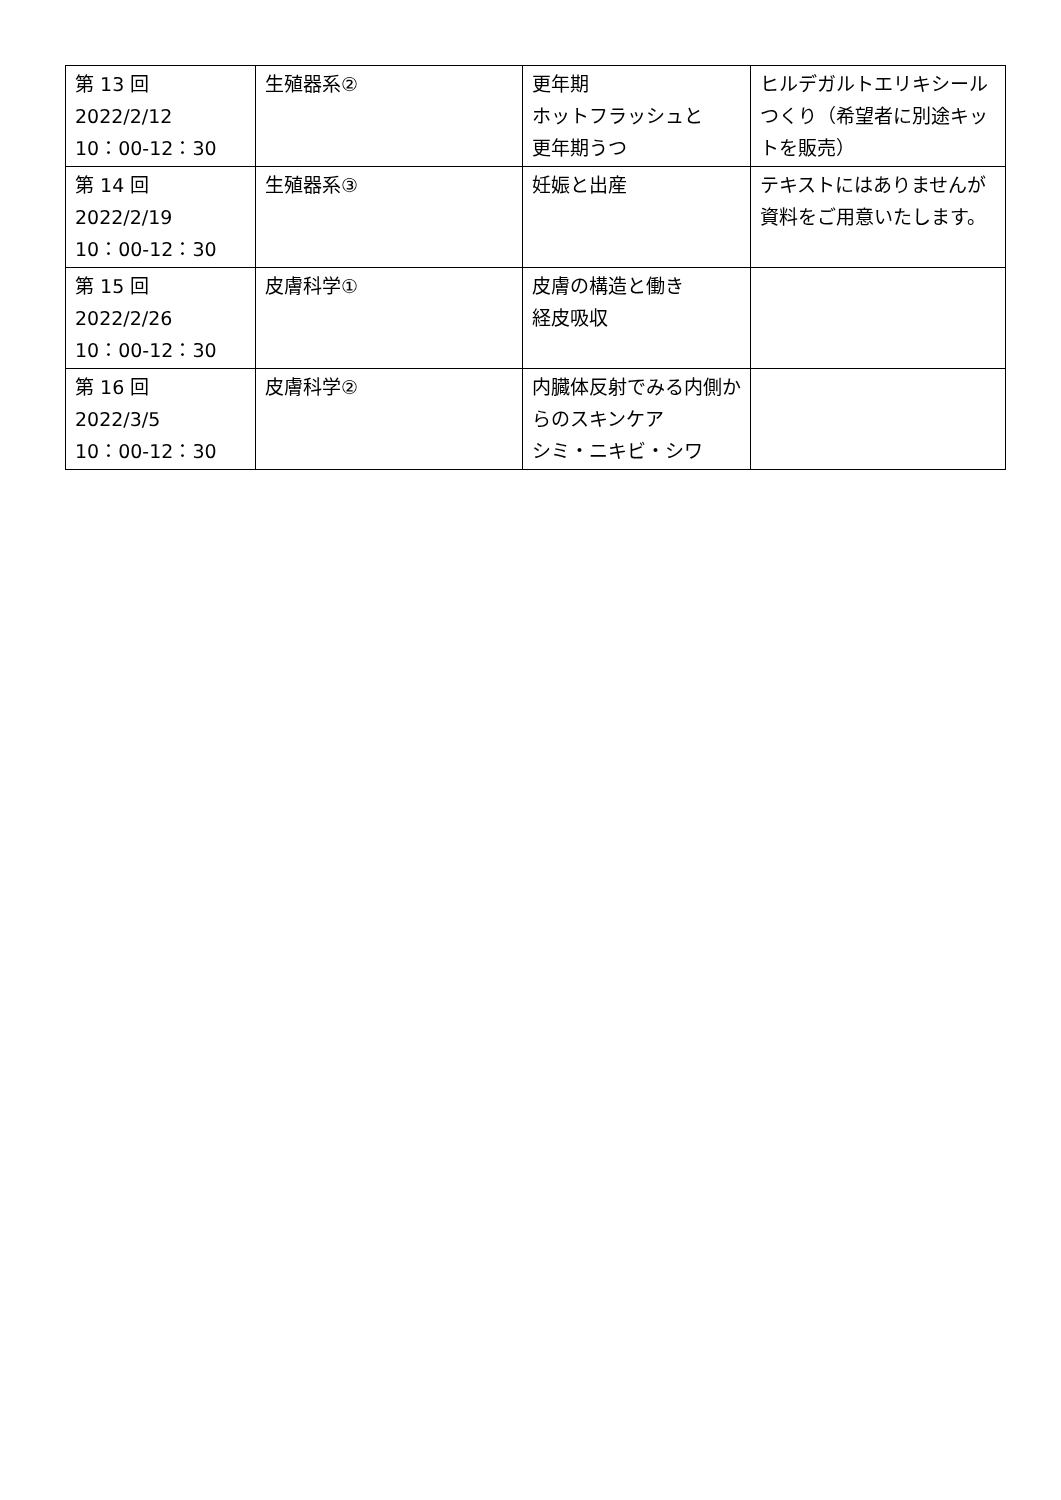| 第 13 回 2022/2/12 10：00-12：30 | 生殖器系② | 更年期 ホットフラッシュと 更年期うつ | ヒルデガルトエリキシールつくり（希望者に別途キットを販売） |
| 第 14 回 2022/2/19 10：00-12：30 | 生殖器系③ | 妊娠と出産 | テキストにはありませんが資料をご用意いたします。 |
| 第 15 回 2022/2/26 10：00-12：30 | 皮膚科学① | 皮膚の構造と働き 経皮吸収 | |
| 第 16 回 2022/3/5 10：00-12：30 | 皮膚科学② | 内臓体反射でみる内側からのスキンケア シミ・ニキビ・シワ | |